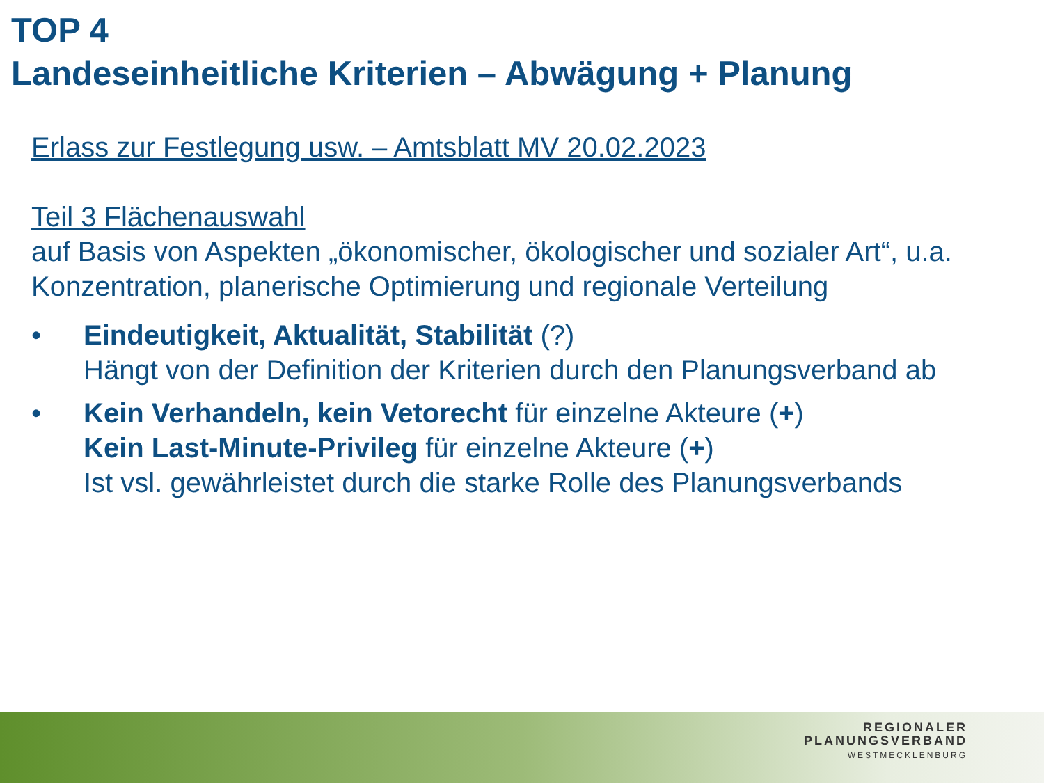TOP 4
Landeseinheitliche Kriterien – Abwägung + Planung
Erlass zur Festlegung usw. – Amtsblatt MV 20.02.2023
Teil 3 Flächenauswahl
auf Basis von Aspekten „ökonomischer, ökologischer und sozialer Art“, u.a. Konzentration, planerische Optimierung und regionale Verteilung
• Eindeutigkeit, Aktualität, Stabilität (?)
Hängt von der Definition der Kriterien durch den Planungsverband ab
• Kein Verhandeln, kein Vetorecht für einzelne Akteure (+)
Kein Last-Minute-Privileg für einzelne Akteure (+)
Ist vsl. gewährleistet durch die starke Rolle des Planungsverbands
REGIONALER
PLANUNGSVERBAND
WESTMECKLENBURG